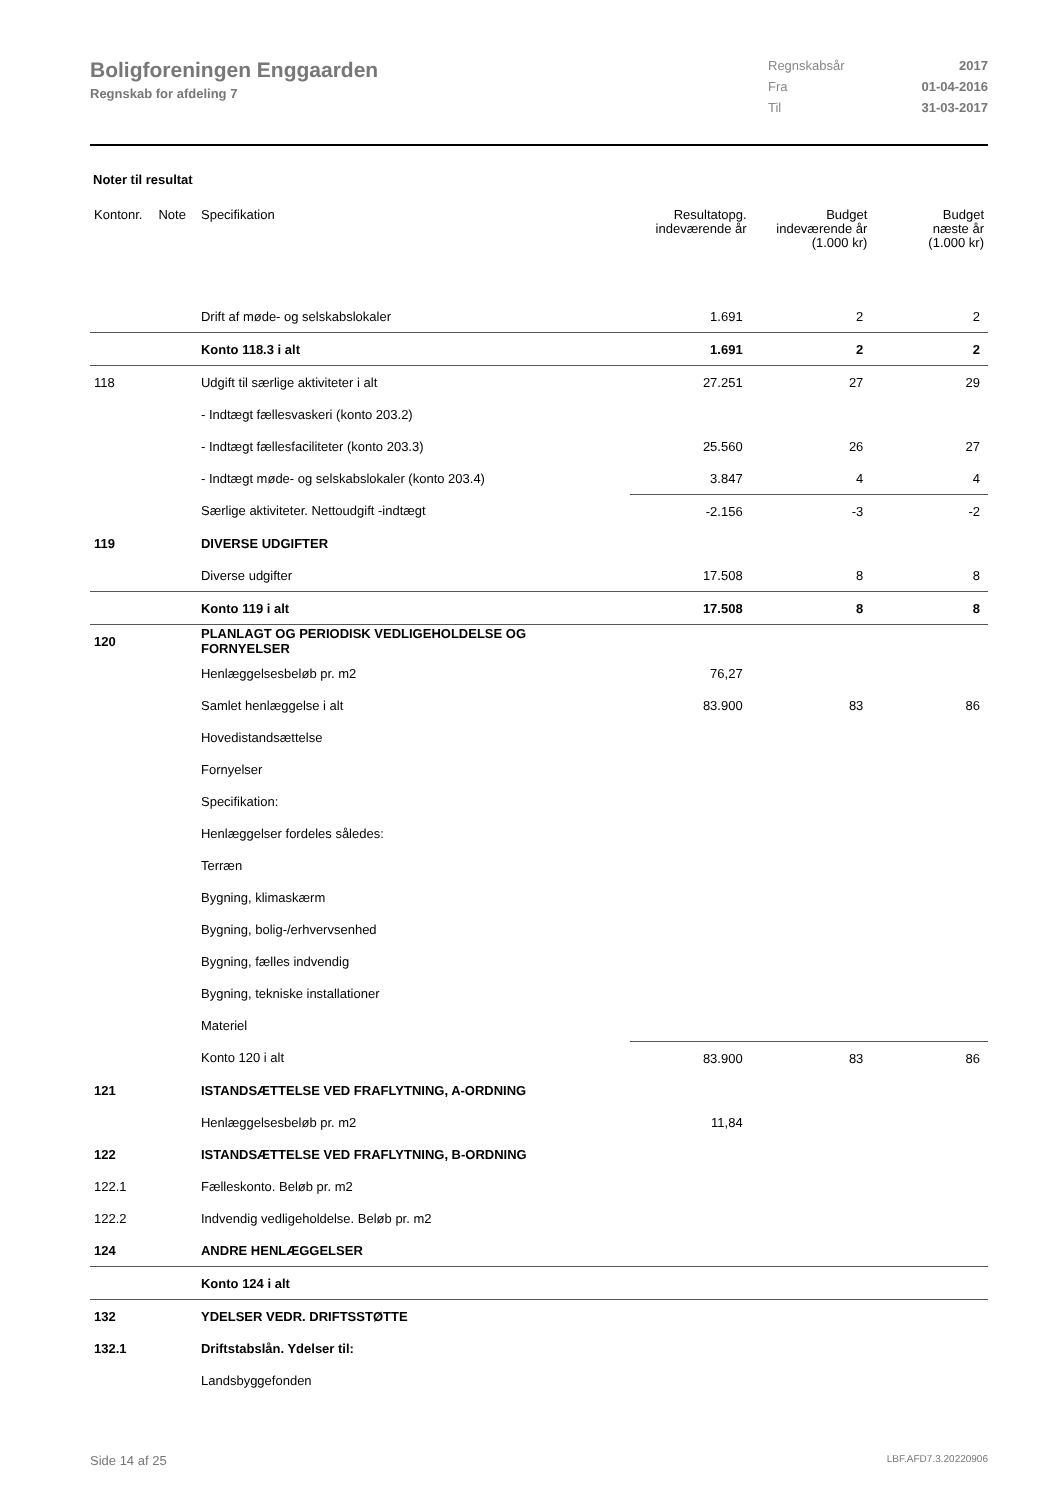Boligforeningen Enggaarden
Regnskab for afdeling 7
Regnskabsår 2017
Fra 01-04-2016
Til 31-03-2017
Noter til resultat
| Kontonr. | Note | Specifikation | Resultatopg. indeværende år | Budget indeværende år (1.000 kr) | Budget næste år (1.000 kr) |
| --- | --- | --- | --- | --- | --- |
| | | Drift af møde- og selskabslokaler | 1.691 | 2 | 2 |
| | | Konto 118.3 i alt | 1.691 | 2 | 2 |
| 118 | | Udgift til særlige aktiviteter i alt | 27.251 | 27 | 29 |
| | | - Indtægt fællesvaskeri (konto 203.2) | | | |
| | | - Indtægt fællesfaciliteter (konto 203.3) | 25.560 | 26 | 27 |
| | | - Indtægt møde- og selskabslokaler (konto 203.4) | 3.847 | 4 | 4 |
| | | Særlige aktiviteter. Nettoudgift -indtægt | -2.156 | -3 | -2 |
| 119 | | DIVERSE UDGIFTER | | | |
| | | Diverse udgifter | 17.508 | 8 | 8 |
| | | Konto 119 i alt | 17.508 | 8 | 8 |
| 120 | | PLANLAGT OG PERIODISK VEDLIGEHOLDELSE OG FORNYELSER | | | |
| | | Henlæggelsesbeløb pr. m2 | 76,27 | | |
| | | Samlet henlæggelse i alt | 83.900 | 83 | 86 |
| | | Hovedistandsættelse | | | |
| | | Fornyelser | | | |
| | | Specifikation: | | | |
| | | Henlæggelser fordeles således: | | | |
| | | Terræn | | | |
| | | Bygning, klimaskærm | | | |
| | | Bygning, bolig-/erhvervsenhed | | | |
| | | Bygning, fælles indvendig | | | |
| | | Bygning, tekniske installationer | | | |
| | | Materiel | | | |
| | | Konto 120 i alt | 83.900 | 83 | 86 |
| 121 | | ISTANDSÆTTELSE VED FRAFLYTNING, A-ORDNING | | | |
| | | Henlæggelsesbeløb pr. m2 | 11,84 | | |
| 122 | | ISTANDSÆTTELSE VED FRAFLYTNING, B-ORDNING | | | |
| 122.1 | | Fælleskonto. Beløb pr. m2 | | | |
| 122.2 | | Indvendig vedligeholdelse. Beløb pr. m2 | | | |
| 124 | | ANDRE HENLÆGGELSER | | | |
| | | Konto 124 i alt | | | |
| 132 | | YDELSER VEDR. DRIFTSSTØTTE | | | |
| 132.1 | | Driftstabslån. Ydelser til: | | | |
| | | Landsbyggefonden | | | |
Side 14 af 25 LBF.AFD7.3.20220906